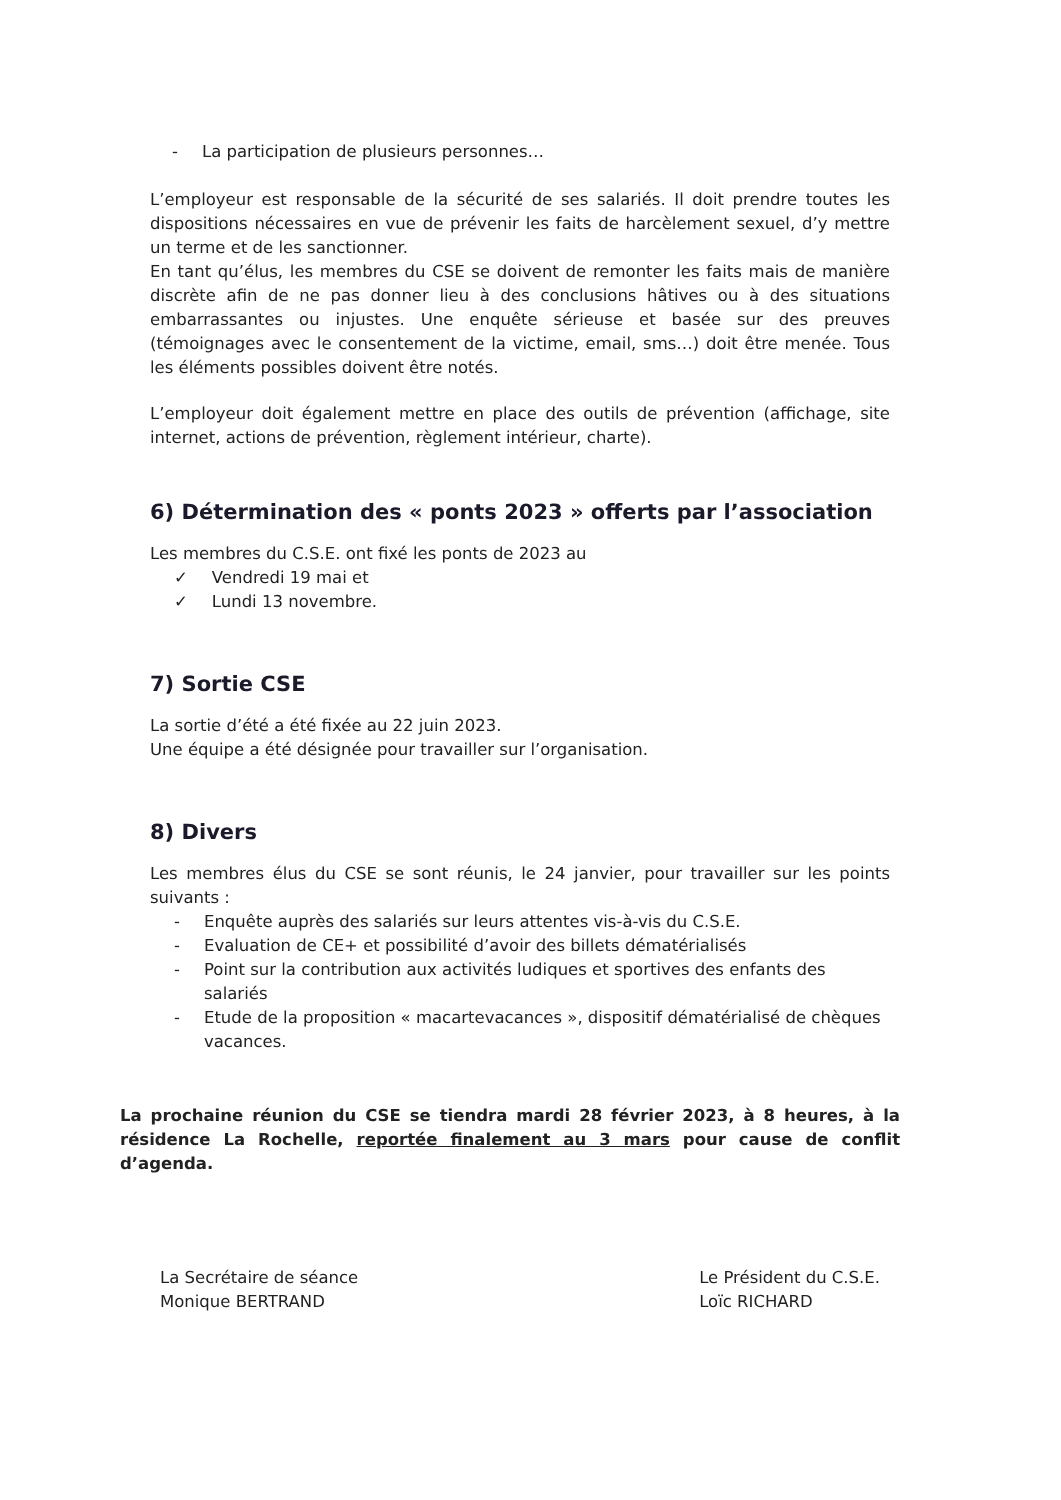- La participation de plusieurs personnes…
L’employeur est responsable de la sécurité de ses salariés. Il doit prendre toutes les dispositions nécessaires en vue de prévenir les faits de harcèlement sexuel, d’y mettre un terme et de les sanctionner.
En tant qu’élus, les membres du CSE se doivent de remonter les faits mais de manière discrète afin de ne pas donner lieu à des conclusions hâtives ou à des situations embarrassantes ou injustes. Une enquête sérieuse et basée sur des preuves (témoignages avec le consentement de la victime, email, sms…) doit être menée. Tous les éléments possibles doivent être notés.
L’employeur doit également mettre en place des outils de prévention (affichage, site internet, actions de prévention, règlement intérieur, charte).
6) Détermination des « ponts 2023 » offerts par l’association
Les membres du C.S.E. ont fixé les ponts de 2023 au
✓ Vendredi 19 mai et
✓ Lundi 13 novembre.
7) Sortie CSE
La sortie d’été a été fixée au 22 juin 2023.
Une équipe a été désignée pour travailler sur l’organisation.
8) Divers
Les membres élus du CSE se sont réunis, le 24 janvier, pour travailler sur les points suivants :
- Enquête auprès des salariés sur leurs attentes vis-à-vis du C.S.E.
- Evaluation de CE+ et possibilité d’avoir des billets dématérialisés
- Point sur la contribution aux activités ludiques et sportives des enfants des salariés
- Etude de la proposition « macartevacances », dispositif dématérialisé de chèques vacances.
La prochaine réunion du CSE se tiendra mardi 28 février 2023, à 8 heures, à la résidence La Rochelle, reportée finalement au 3 mars pour cause de conflit d’agenda.
La Secrétaire de séance
Monique BERTRAND
Le Président du C.S.E.
Loïc RICHARD